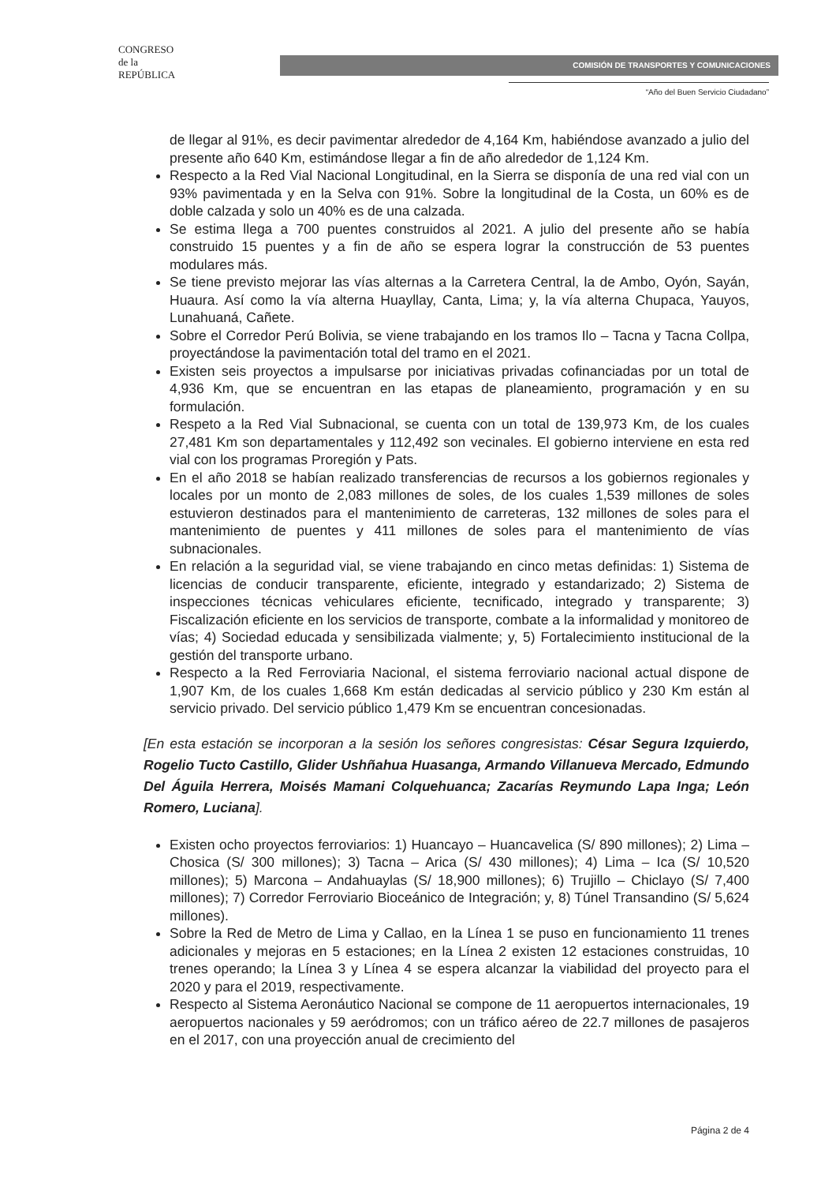CONGRESO
de la
REPÚBLICA
COMISIÓN DE TRANSPORTES Y COMUNICACIONES
“Año del Buen Servicio Ciudadano”
de llegar al 91%, es decir pavimentar alrededor de 4,164 Km, habiéndose avanzado a julio del presente año 640 Km, estimándose llegar a fin de año alrededor de 1,124 Km.
Respecto a la Red Vial Nacional Longitudinal, en la Sierra se disponía de una red vial con un 93% pavimentada y en la Selva con 91%. Sobre la longitudinal de la Costa, un 60% es de doble calzada y solo un 40% es de una calzada.
Se estima llega a 700 puentes construidos al 2021. A julio del presente año se había construido 15 puentes y a fin de año se espera lograr la construcción de 53 puentes modulares más.
Se tiene previsto mejorar las vías alternas a la Carretera Central, la de Ambo, Oyón, Sayán, Huaura. Así como la vía alterna Huayllay, Canta, Lima; y, la vía alterna Chupaca, Yauyos, Lunahuaná, Cañete.
Sobre el Corredor Perú Bolivia, se viene trabajando en los tramos Ilo – Tacna y Tacna Collpa, proyectándose la pavimentación total del tramo en el 2021.
Existen seis proyectos a impulsarse por iniciativas privadas cofinanciadas por un total de 4,936 Km, que se encuentran en las etapas de planeamiento, programación y en su formulación.
Respeto a la Red Vial Subnacional, se cuenta con un total de 139,973 Km, de los cuales 27,481 Km son departamentales y 112,492 son vecinales. El gobierno interviene en esta red vial con los programas Proregión y Pats.
En el año 2018 se habían realizado transferencias de recursos a los gobiernos regionales y locales por un monto de 2,083 millones de soles, de los cuales 1,539 millones de soles estuvieron destinados para el mantenimiento de carreteras, 132 millones de soles para el mantenimiento de puentes y 411 millones de soles para el mantenimiento de vías subnacionales.
En relación a la seguridad vial, se viene trabajando en cinco metas definidas: 1) Sistema de licencias de conducir transparente, eficiente, integrado y estandarizado; 2) Sistema de inspecciones técnicas vehiculares eficiente, tecnificado, integrado y transparente; 3) Fiscalización eficiente en los servicios de transporte, combate a la informalidad y monitoreo de vías; 4) Sociedad educada y sensibilizada vialmente; y, 5) Fortalecimiento institucional de la gestión del transporte urbano.
Respecto a la Red Ferroviaria Nacional, el sistema ferroviario nacional actual dispone de 1,907 Km, de los cuales 1,668 Km están dedicadas al servicio público y 230 Km están al servicio privado. Del servicio público 1,479 Km se encuentran concesionadas.
[En esta estación se incorporan a la sesión los señores congresistas: César Segura Izquierdo, Rogelio Tucto Castillo, Glider Ushñahua Huasanga, Armando Villanueva Mercado, Edmundo Del Águila Herrera, Moisés Mamani Colquehuanca; Zacarías Reymundo Lapa Inga; León Romero, Luciana].
Existen ocho proyectos ferroviarios: 1) Huancayo – Huancavelica (S/ 890 millones); 2) Lima – Chosica (S/ 300 millones); 3) Tacna – Arica (S/ 430 millones); 4) Lima – Ica (S/ 10,520 millones); 5) Marcona – Andahuaylas (S/ 18,900 millones); 6) Trujillo – Chiclayo (S/ 7,400 millones); 7) Corredor Ferroviario Bioceánico de Integración; y, 8) Túnel Transandino (S/ 5,624 millones).
Sobre la Red de Metro de Lima y Callao, en la Línea 1 se puso en funcionamiento 11 trenes adicionales y mejoras en 5 estaciones; en la Línea 2 existen 12 estaciones construidas, 10 trenes operando; la Línea 3 y Línea 4 se espera alcanzar la viabilidad del proyecto para el 2020 y para el 2019, respectivamente.
Respecto al Sistema Aeronáutico Nacional se compone de 11 aeropuertos internacionales, 19 aeropuertos nacionales y 59 aeródromos; con un tráfico aéreo de 22.7 millones de pasajeros en el 2017, con una proyección anual de crecimiento del
Página 2 de 4